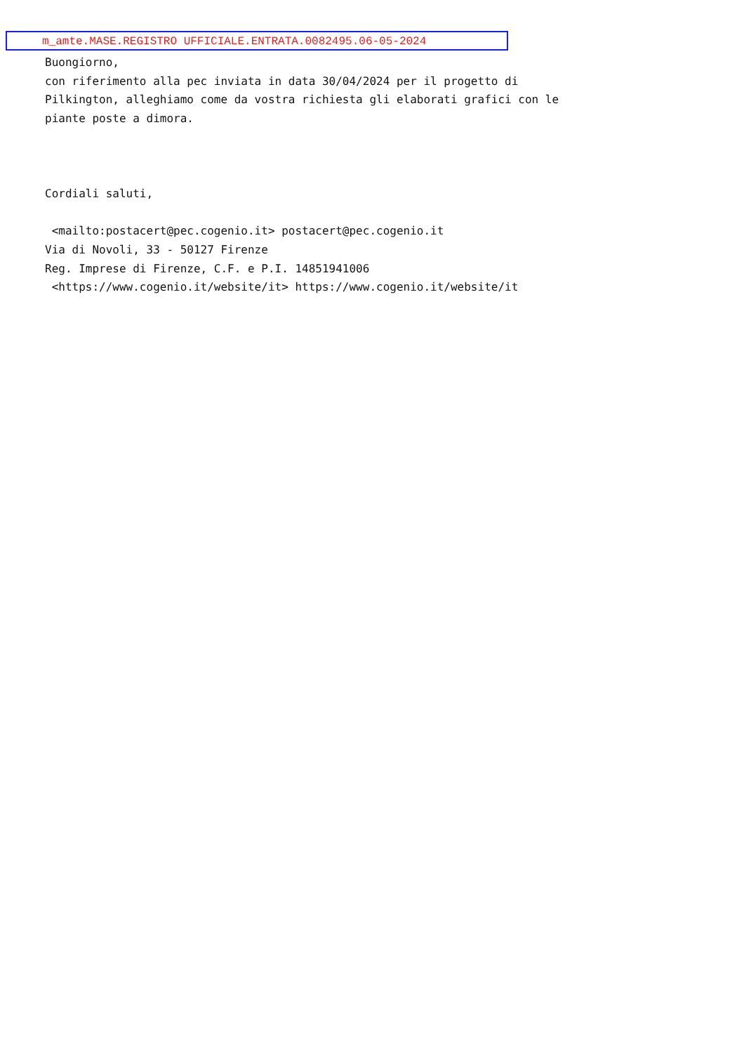m_amte.MASE.REGISTRO UFFICIALE.ENTRATA.0082495.06-05-2024
Buongiorno,
con riferimento alla pec inviata in data 30/04/2024 per il progetto di
Pilkington, alleghiamo come da vostra richiesta gli elaborati grafici con le
piante poste a dimora.



Cordiali saluti,

 <mailto:postacert@pec.cogenio.it> postacert@pec.cogenio.it
Via di Novoli, 33 - 50127 Firenze
Reg. Imprese di Firenze, C.F. e P.I. 14851941006
 <https://www.cogenio.it/website/it> https://www.cogenio.it/website/it